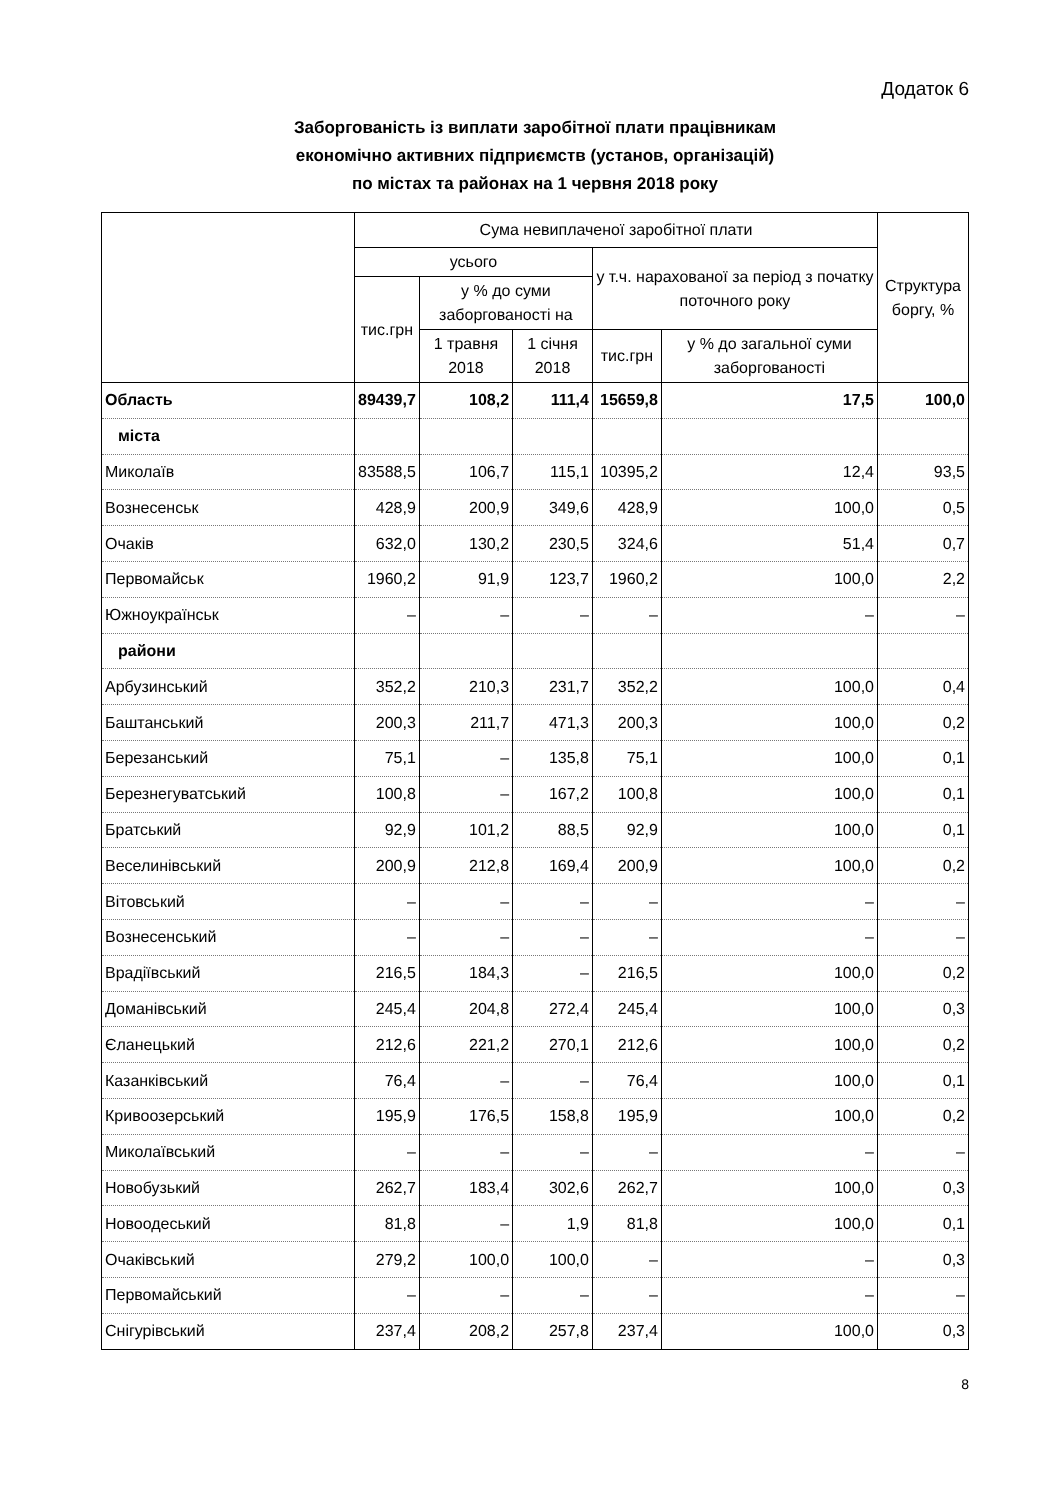Додаток 6
Заборгованість із виплати заробітної плати працівникам
економічно активних підприємств (установ, організацій)
по містах та районах на 1 червня 2018 року
| | Сума невиплаченої заробітної плати | | | | | Структура боргу, % |
| --- | --- | --- | --- | --- | --- | --- |
| | усього | | | у т.ч. нарахованої за період з початку поточного року | | |
| | тис.грн | у % до суми заборгованості на | | | | |
| | | 1 травня 2018 | 1 січня 2018 | тис.грн | у % до загальної суми заборгованості | |
| Область | 89439,7 | 108,2 | 111,4 | 15659,8 | 17,5 | 100,0 |
| міста | | | | | | |
| Миколаїв | 83588,5 | 106,7 | 115,1 | 10395,2 | 12,4 | 93,5 |
| Вознесенськ | 428,9 | 200,9 | 349,6 | 428,9 | 100,0 | 0,5 |
| Очаків | 632,0 | 130,2 | 230,5 | 324,6 | 51,4 | 0,7 |
| Первомайськ | 1960,2 | 91,9 | 123,7 | 1960,2 | 100,0 | 2,2 |
| Южноукраїнськ | – | – | – | – | – | – |
| райони | | | | | | |
| Арбузинський | 352,2 | 210,3 | 231,7 | 352,2 | 100,0 | 0,4 |
| Баштанський | 200,3 | 211,7 | 471,3 | 200,3 | 100,0 | 0,2 |
| Березанський | 75,1 | – | 135,8 | 75,1 | 100,0 | 0,1 |
| Березнегуватський | 100,8 | – | 167,2 | 100,8 | 100,0 | 0,1 |
| Братський | 92,9 | 101,2 | 88,5 | 92,9 | 100,0 | 0,1 |
| Веселинівський | 200,9 | 212,8 | 169,4 | 200,9 | 100,0 | 0,2 |
| Вітовський | – | – | – | – | – | – |
| Вознесенський | – | – | – | – | – | – |
| Врадіївський | 216,5 | 184,3 | – | 216,5 | 100,0 | 0,2 |
| Доманівський | 245,4 | 204,8 | 272,4 | 245,4 | 100,0 | 0,3 |
| Єланецький | 212,6 | 221,2 | 270,1 | 212,6 | 100,0 | 0,2 |
| Казанківський | 76,4 | – | – | 76,4 | 100,0 | 0,1 |
| Кривоозерський | 195,9 | 176,5 | 158,8 | 195,9 | 100,0 | 0,2 |
| Миколаївський | – | – | – | – | – | – |
| Новобузький | 262,7 | 183,4 | 302,6 | 262,7 | 100,0 | 0,3 |
| Новоодеський | 81,8 | – | 1,9 | 81,8 | 100,0 | 0,1 |
| Очаківський | 279,2 | 100,0 | 100,0 | – | – | 0,3 |
| Первомайський | – | – | – | – | – | – |
| Снігурівський | 237,4 | 208,2 | 257,8 | 237,4 | 100,0 | 0,3 |
8